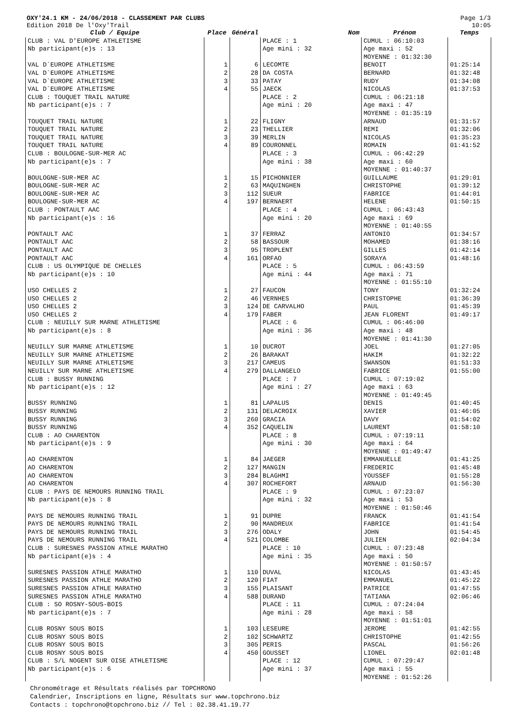OXY'24.1 KM - 24/06/2018 - CLASSEMENT PAR CLUBS
Edition 2018 De l'Oxy'Trail
Page 1/3
10:05
| Club / Equipe | Place | Général | Nom | Prénom | Temps |
| --- | --- | --- | --- | --- | --- |
| CLUB : VAL D'EUROPE ATHLETISME Nb participant(e)s : 13 | | | PLACE : 1 Age mini : 32 | CUMUL : 06:10:03 Age maxi : 52 MOYENNE : 01:32:30 | |
| VAL D`EUROPE ATHLETISME VAL D`EUROPE ATHLETISME VAL D`EUROPE ATHLETISME VAL D`EUROPE ATHLETISME | 1 2 3 4 | 6 28 33 55 | LECOMTE DA COSTA PATAY JAECK | BENOIT BERNARD RUDY NICOLAS | 01:25:14 01:32:48 01:34:08 01:37:53 |
| CLUB : TOUQUET TRAIL NATURE Nb participant(e)s : 7 | | | PLACE : 2 Age mini : 20 | CUMUL : 06:21:18 Age maxi : 47 MOYENNE : 01:35:19 | |
| TOUQUET TRAIL NATURE TOUQUET TRAIL NATURE TOUQUET TRAIL NATURE TOUQUET TRAIL NATURE | 1 2 3 4 | 22 23 39 89 | FLIGNY THELLIER MERLIN COURONNEL | ARNAUD REMI NICOLAS ROMAIN | 01:31:57 01:32:06 01:35:23 01:41:52 |
| CLUB : BOULOGNE-SUR-MER AC Nb participant(e)s : 7 | | | PLACE : 3 Age mini : 38 | CUMUL : 06:42:29 Age maxi : 60 MOYENNE : 01:40:37 | |
| BOULOGNE-SUR-MER AC BOULOGNE-SUR-MER AC BOULOGNE-SUR-MER AC BOULOGNE-SUR-MER AC | 1 2 3 4 | 15 63 112 197 | PICHONNIER MAQUINGHEN SUEUR BERNAERT | GUILLAUME CHRISTOPHE FABRICE HELENE | 01:29:01 01:39:12 01:44:01 01:50:15 |
| CLUB : PONTAULT AAC Nb participant(e)s : 16 | | | PLACE : 4 Age mini : 20 | CUMUL : 06:43:43 Age maxi : 69 MOYENNE : 01:40:55 | |
| PONTAULT AAC PONTAULT AAC PONTAULT AAC PONTAULT AAC | 1 2 3 4 | 37 58 95 161 | FERRAZ BASSOUR TROPLENT ORFAO | ANTONIO MOHAMED GILLES SORAYA | 01:34:57 01:38:16 01:42:14 01:48:16 |
| CLUB : US OLYMPIQUE DE CHELLES Nb participant(e)s : 10 | | | PLACE : 5 Age mini : 44 | CUMUL : 06:43:59 Age maxi : 71 MOYENNE : 01:55:10 | |
| USO CHELLES 2 USO CHELLES 2 USO CHELLES 2 USO CHELLES 2 | 1 2 3 4 | 27 46 124 179 | FAUCON VERNHES DE CARVALHO FABER | TONY CHRISTOPHE PAUL JEAN FLORENT | 01:32:24 01:36:39 01:45:39 01:49:17 |
| CLUB : NEUILLY SUR MARNE ATHLETISME Nb participant(e)s : 8 | | | PLACE : 6 Age mini : 36 | CUMUL : 06:46:00 Age maxi : 48 MOYENNE : 01:41:30 | |
| NEUILLY SUR MARNE ATHLETISME NEUILLY SUR MARNE ATHLETISME NEUILLY SUR MARNE ATHLETISME NEUILLY SUR MARNE ATHLETISME | 1 2 3 4 | 10 26 217 279 | DUCROT BARAKAT CAMEUS DALLANGELO | JOEL HAKIM SWANSON FABRICE | 01:27:05 01:32:22 01:51:33 01:55:00 |
| CLUB : BUSSY RUNNING Nb participant(e)s : 12 | | | PLACE : 7 Age mini : 27 | CUMUL : 07:19:02 Age maxi : 63 MOYENNE : 01:49:45 | |
| BUSSY RUNNING BUSSY RUNNING BUSSY RUNNING BUSSY RUNNING | 1 2 3 4 | 81 131 260 352 | LAPALUS DELACROIX GRACIA CAQUELIN | DENIS XAVIER DAVY LAURENT | 01:40:45 01:46:05 01:54:02 01:58:10 |
| CLUB : AO CHARENTON Nb participant(e)s : 9 | | | PLACE : 8 Age mini : 30 | CUMUL : 07:19:11 Age maxi : 64 MOYENNE : 01:49:47 | |
| AO CHARENTON AO CHARENTON AO CHARENTON AO CHARENTON | 1 2 3 4 | 84 127 284 307 | JAEGER MANGIN BLAGHMI ROCHEFORT | EMMANUELLE FREDERIC YOUSSEF ARNAUD | 01:41:25 01:45:48 01:55:28 01:56:30 |
| CLUB : PAYS DE NEMOURS RUNNING TRAIL Nb participant(e)s : 8 | | | PLACE : 9 Age mini : 32 | CUMUL : 07:23:07 Age maxi : 53 MOYENNE : 01:50:46 | |
| PAYS DE NEMOURS RUNNING TRAIL PAYS DE NEMOURS RUNNING TRAIL PAYS DE NEMOURS RUNNING TRAIL PAYS DE NEMOURS RUNNING TRAIL | 1 2 3 4 | 91 90 276 521 | DUPRE MANDREUX ODALY COLOMBE | FRANCK FABRICE JOHN JULIEN | 01:41:54 01:41:54 01:54:45 02:04:34 |
| CLUB : SURESNES PASSION ATHLE MARATHO Nb participant(e)s : 4 | | | PLACE : 10 Age mini : 35 | CUMUL : 07:23:48 Age maxi : 50 MOYENNE : 01:50:57 | |
| SURESNES PASSION ATHLE MARATHO SURESNES PASSION ATHLE MARATHO SURESNES PASSION ATHLE MARATHO SURESNES PASSION ATHLE MARATHO | 1 2 3 4 | 110 120 155 588 | DUVAL FIAT PLAISANT DURAND | NICOLAS EMMANUEL PATRICE TATIANA | 01:43:45 01:45:22 01:47:55 02:06:46 |
| CLUB : SO ROSNY-SOUS-BOIS Nb participant(e)s : 7 | | | PLACE : 11 Age mini : 28 | CUMUL : 07:24:04 Age maxi : 58 MOYENNE : 01:51:01 | |
| CLUB ROSNY SOUS BOIS CLUB ROSNY SOUS BOIS CLUB ROSNY SOUS BOIS CLUB ROSNY SOUS BOIS | 1 2 3 4 | 103 102 305 450 | LESEURE SCHWARTZ PERIS GOUSSET | JEROME CHRISTOPHE PASCAL LIONEL | 01:42:55 01:42:55 01:56:26 02:01:48 |
| CLUB : S/L NOGENT SUR OISE ATHLETISME Nb participant(e)s : 6 | | | PLACE : 12 Age mini : 37 | CUMUL : 07:29:47 Age maxi : 55 MOYENNE : 01:52:26 | |
Chronométrage et Résultats réalisés par TOPCHRONO
Calendrier, Inscriptions en ligne, Résultats sur www.topchrono.biz
Contacts : topchrono@topchrono.biz // Tel : 02.38.41.19.77